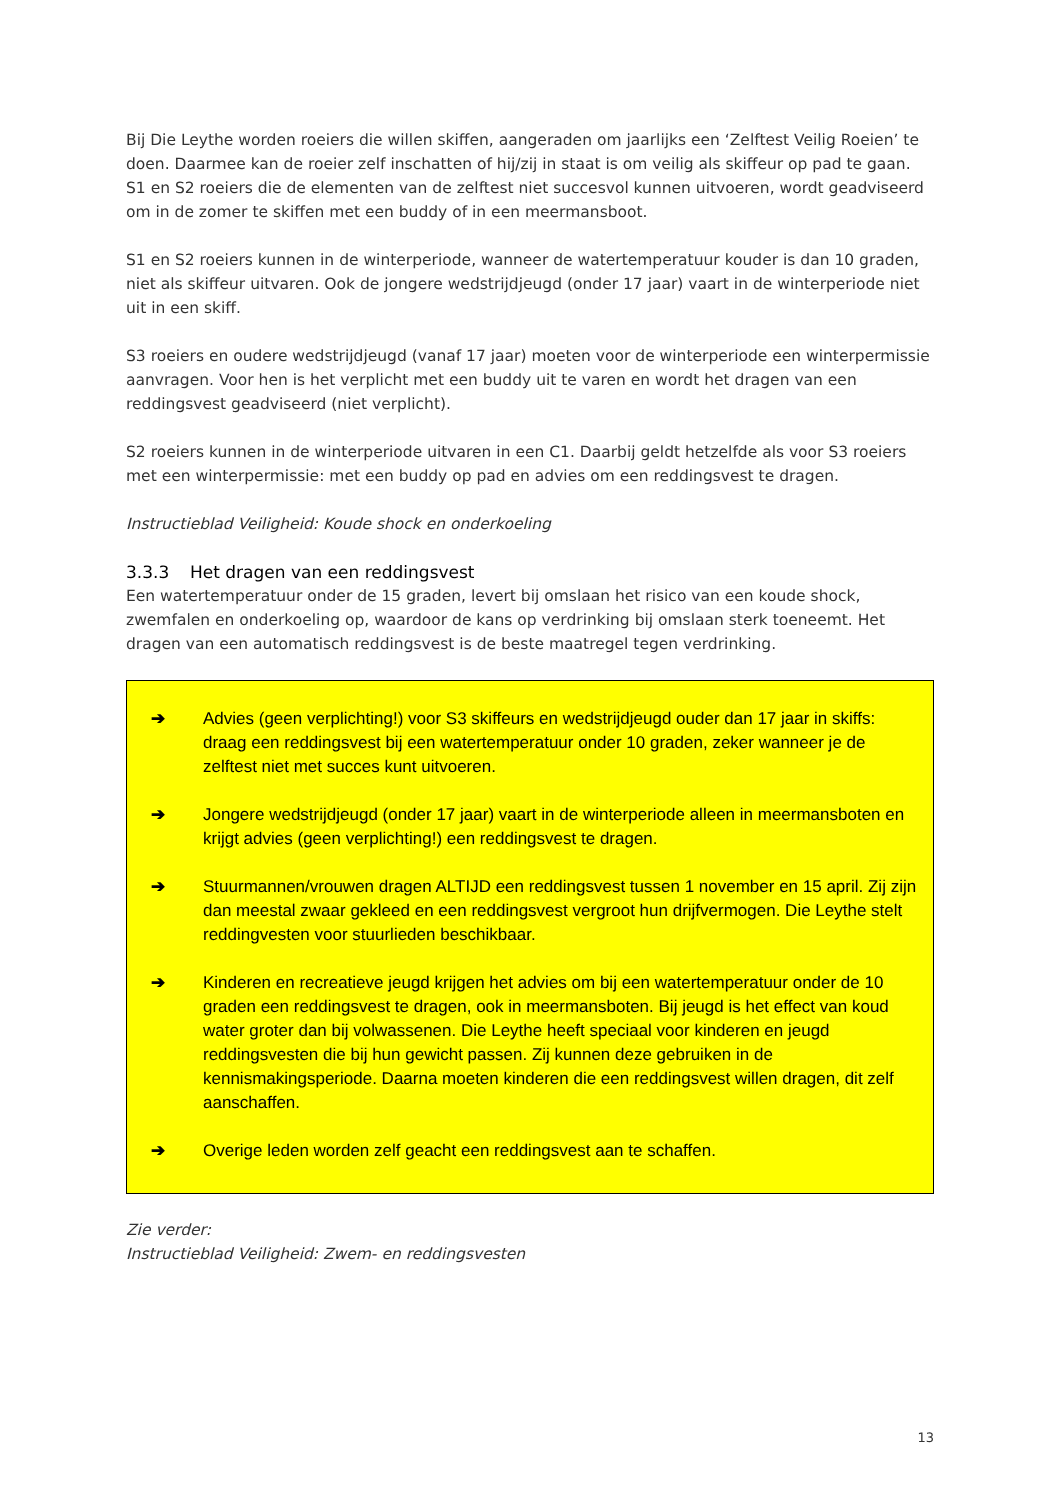Bij Die Leythe worden roeiers die willen skiffen, aangeraden om jaarlijks een ‘Zelftest Veilig Roeien’ te doen. Daarmee kan de roeier zelf inschatten of hij/zij in staat is om veilig als skiffeur op pad te gaan. S1 en S2 roeiers die de elementen van de zelftest niet succesvol kunnen uitvoeren, wordt geadviseerd om in de zomer te skiffen met een buddy of in een meermansboot.
S1 en S2 roeiers kunnen in de winterperiode, wanneer de watertemperatuur kouder is dan 10 graden, niet als skiffeur uitvaren. Ook de jongere wedstrijdjeugd (onder 17 jaar) vaart in de winterperiode niet uit in een skiff.
S3 roeiers en oudere wedstrijdjeugd (vanaf 17 jaar) moeten voor de winterperiode een winterpermissie aanvragen. Voor hen is het verplicht met een buddy uit te varen en wordt het dragen van een reddingsvest geadviseerd (niet verplicht).
S2 roeiers kunnen in de winterperiode uitvaren in een C1. Daarbij geldt hetzelfde als voor S3 roeiers met een winterpermissie: met een buddy op pad en advies om een reddingsvest te dragen.
Instructieblad Veiligheid: Koude shock en onderkoeling
3.3.3 Het dragen van een reddingsvest
Een watertemperatuur onder de 15 graden, levert bij omslaan het risico van een koude shock, zwemfalen en onderkoeling op, waardoor de kans op verdrinking bij omslaan sterk toeneemt. Het dragen van een automatisch reddingsvest is de beste maatregel tegen verdrinking.
➔ Advies (geen verplichting!) voor S3 skiffeurs en wedstrijdjeugd ouder dan 17 jaar in skiffs: draag een reddingsvest bij een watertemperatuur onder 10 graden, zeker wanneer je de zelftest niet met succes kunt uitvoeren.
➔ Jongere wedstrijdjeugd (onder 17 jaar) vaart in de winterperiode alleen in meermansboten en krijgt advies (geen verplichting!) een reddingsvest te dragen.
➔ Stuurmannen/vrouwen dragen ALTIJD een reddingsvest tussen 1 november en 15 april. Zij zijn dan meestal zwaar gekleed en een reddingsvest vergroot hun drijfvermogen. Die Leythe stelt reddingvesten voor stuurlieden beschikbaar.
➔ Kinderen en recreatieve jeugd krijgen het advies om bij een watertemperatuur onder de 10 graden een reddingsvest te dragen, ook in meermansboten. Bij jeugd is het effect van koud water groter dan bij volwassenen. Die Leythe heeft speciaal voor kinderen en jeugd reddingsvesten die bij hun gewicht passen. Zij kunnen deze gebruiken in de kennismakingsperiode. Daarna moeten kinderen die een reddingsvest willen dragen, dit zelf aanschaffen.
➔ Overige leden worden zelf geacht een reddingsvest aan te schaffen.
Zie verder:
Instructieblad Veiligheid: Zwem- en reddingsvesten
13